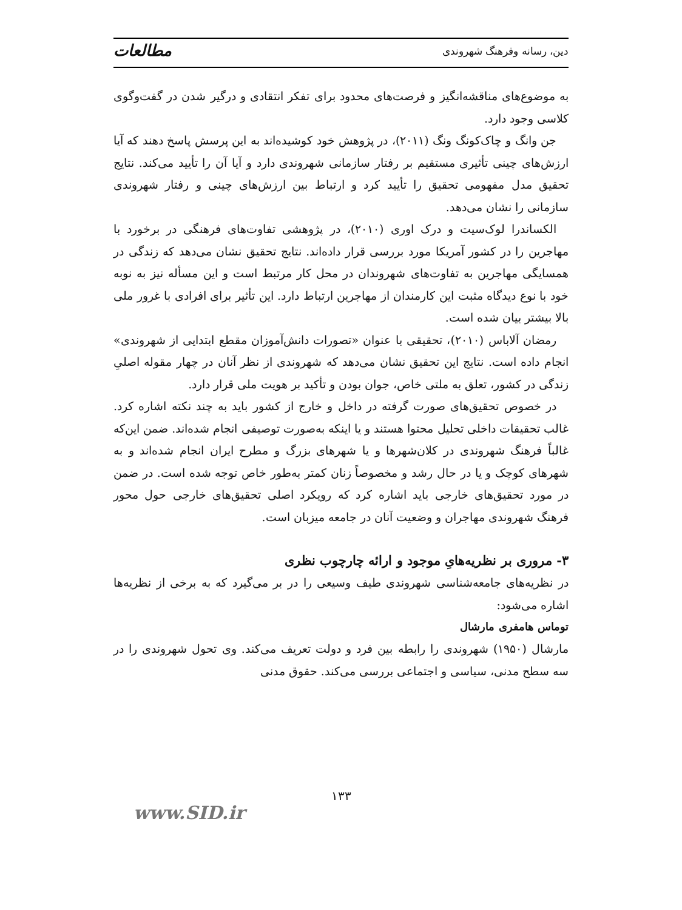دین، رسانه وفرهنگ شهروندی مطالعات
به موضوع‌های مناقشه‌انگیز و فرصت‌های محدود برای تفکر انتقادی و درگیر شدن در گفت‌وگوی کلاسی وجود دارد.
جن وانگ و چاک‌کونگ ونگ (۲۰۱۱)، در پژوهش خود کوشیده‌اند به این پرسش پاسخ دهند که آیا ارزش‌های چینی تأثیری مستقیم بر رفتار سازمانی شهروندی دارد و آیا آن را تأیید می‌کند. نتایج تحقیق مدل مفهومی تحقیق را تأیید کرد و ارتباط بین ارزش‌های چینی و رفتار شهروندی سازمانی را نشان می‌دهد.
الکساندرا لوک‌سیت و درک اوری (۲۰۱۰)، در پژوهشی تفاوت‌های فرهنگی در برخورد با مهاجرین را در کشور آمریکا مورد بررسی قرار داده‌اند. نتایج تحقیق نشان می‌دهد که زندگی در همسایگی مهاجرین به تفاوت‌های شهروندان در محل کار مرتبط است و این مسأله نیز به نوبه خود با نوع دیدگاه مثبت این کارمندان از مهاجرین ارتباط دارد. این تأثیر برای افرادی با غرور ملی بالا بیشتر بیان شده است.
رمضان آلاباس (۲۰۱۰)، تحقیقی با عنوان «تصورات دانش‌آموزان مقطع ابتدایی از شهروندی» انجام داده است. نتایج این تحقیق نشان می‌دهد که شهروندی از نظر آنان در چهار مقوله اصلیِ زندگی در کشور، تعلق به ملتی خاص، جوان بودن و تأکید بر هویت ملی قرار دارد.
در خصوص تحقیق‌های صورت گرفته در داخل و خارج از کشور باید به چند نکته اشاره کرد. غالب تحقیقات داخلی تحلیل محتوا هستند و یا اینکه به‌صورت توصیفی انجام شده‌اند. ضمن این‌که غالباً فرهنگ شهروندی در کلان‌شهرها و یا شهرهای بزرگ و مطرح ایران انجام شده‌اند و به شهرهای کوچک و یا در حال رشد و مخصوصاً زنان کمتر به‌طور خاص توجه شده است. در ضمن در مورد تحقیق‌های خارجی باید اشاره کرد که رویکرد اصلی تحقیق‌های خارجی حول محور فرهنگ شهروندی مهاجران و وضعیت آنان در جامعه میزبان است.
۳- مروری بر نظریه‌هایِ موجود و ارائه چارچوب نظری
در نظریه‌های جامعه‌شناسی شهروندی طیف وسیعی را در بر می‌گیرد که به برخی از نظریه‌ها اشاره می‌شود:
توماس هامفری مارشال
مارشال (۱۹۵۰) شهروندی را رابطه بین فرد و دولت تعریف می‌کند. وی تحول شهروندی را در سه سطح مدنی، سیاسی و اجتماعی بررسی می‌کند. حقوق مدنی
۱۳۳
www.SID.ir